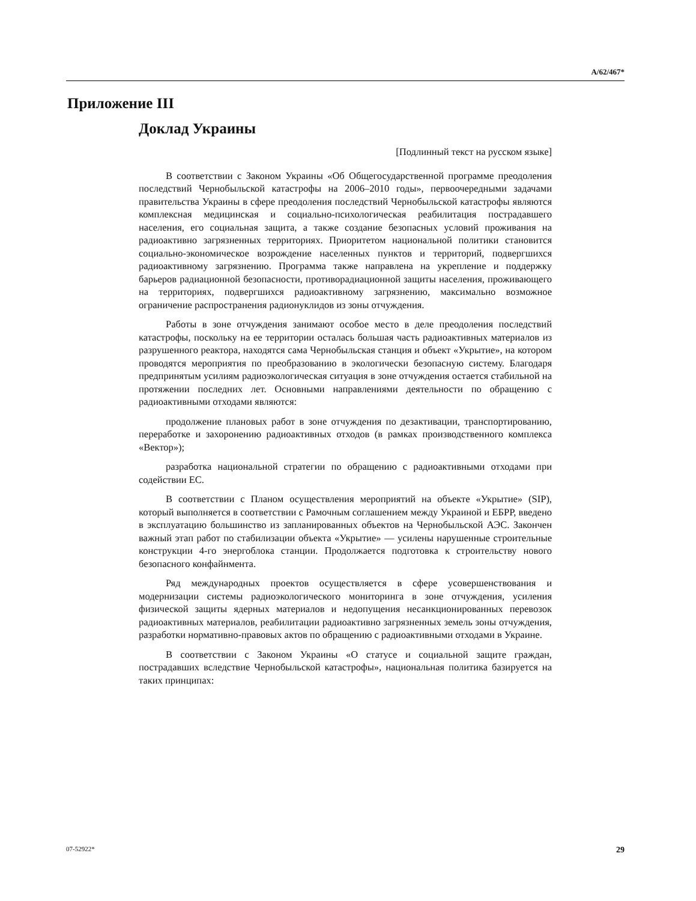A/62/467*
Приложение III
Доклад Украины
[Подлинный текст на русском языке]
В соответствии с Законом Украины «Об Общегосударственной программе преодоления последствий Чернобыльской катастрофы на 2006–2010 годы», первоочередными задачами правительства Украины в сфере преодоления последствий Чернобыльской катастрофы являются комплексная медицинская и социально-психологическая реабилитация пострадавшего населения, его социальная защита, а также создание безопасных условий проживания на радиоактивно загрязненных территориях. Приоритетом национальной политики становится социально-экономическое возрождение населенных пунктов и территорий, подвергшихся радиоактивному загрязнению. Программа также направлена на укрепление и поддержку барьеров радиационной безопасности, противорадиационной защиты населения, проживающего на территориях, подвергшихся радиоактивному загрязнению, максимально возможное ограничение распространения радионуклидов из зоны отчуждения.
Работы в зоне отчуждения занимают особое место в деле преодоления последствий катастрофы, поскольку на ее территории осталась большая часть радиоактивных материалов из разрушенного реактора, находятся сама Чернобыльская станция и объект «Укрытие», на котором проводятся мероприятия по преобразованию в экологически безопасную систему. Благодаря предпринятым усилиям радиоэкологическая ситуация в зоне отчуждения остается стабильной на протяжении последних лет. Основными направлениями деятельности по обращению с радиоактивными отходами являются:
продолжение плановых работ в зоне отчуждения по дезактивации, транспортированию, переработке и захоронению радиоактивных отходов (в рамках производственного комплекса «Вектор»);
разработка национальной стратегии по обращению с радиоактивными отходами при содействии ЕС.
В соответствии с Планом осуществления мероприятий на объекте «Укрытие» (SIP), который выполняется в соответствии с Рамочным соглашением между Украиной и ЕБРР, введено в эксплуатацию большинство из запланированных объектов на Чернобыльской АЭС. Закончен важный этап работ по стабилизации объекта «Укрытие» — усилены нарушенные строительные конструкции 4-го энергоблока станции. Продолжается подготовка к строительству нового безопасного конфайнмента.
Ряд международных проектов осуществляется в сфере усовершенствования и модернизации системы радиоэкологического мониторинга в зоне отчуждения, усиления физической защиты ядерных материалов и недопущения несанкционированных перевозок радиоактивных материалов, реабилитации радиоактивно загрязненных земель зоны отчуждения, разработки нормативно-правовых актов по обращению с радиоактивными отходами в Украине.
В соответствии с Законом Украины «О статусе и социальной защите граждан, пострадавших вследствие Чернобыльской катастрофы», национальная политика базируется на таких принципах:
07-52922* 29